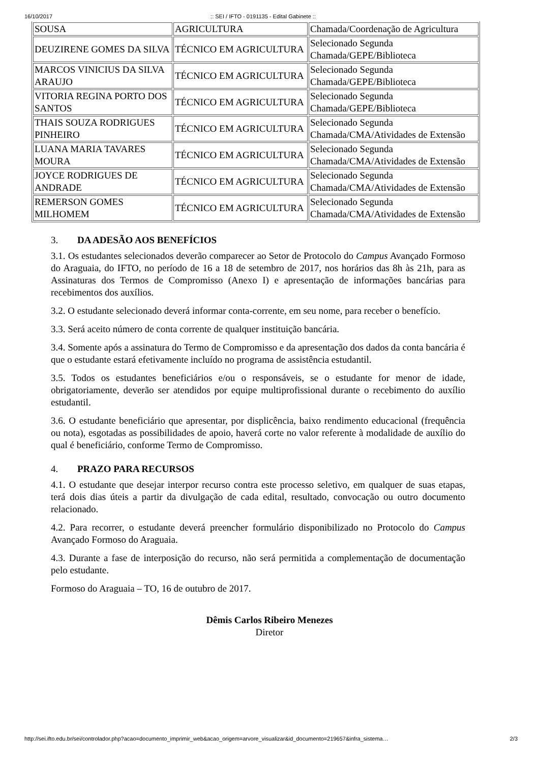16/10/2017:: SEI / IFTO - 0191135 - Edital Gabinete ::
| SOUSA | AGRICULTURA | Chamada/Coordenação de Agricultura |
| DEUZIRENE GOMES DA SILVA | TÉCNICO EM AGRICULTURA | Selecionado Segunda Chamada/GEPE/Biblioteca |
| MARCOS VINICIUS DA SILVA ARAUJO | TÉCNICO EM AGRICULTURA | Selecionado Segunda Chamada/GEPE/Biblioteca |
| VITORIA REGINA PORTO DOS SANTOS | TÉCNICO EM AGRICULTURA | Selecionado Segunda Chamada/GEPE/Biblioteca |
| THAIS SOUZA RODRIGUES PINHEIRO | TÉCNICO EM AGRICULTURA | Selecionado Segunda Chamada/CMA/Atividades de Extensão |
| LUANA MARIA TAVARES MOURA | TÉCNICO EM AGRICULTURA | Selecionado Segunda Chamada/CMA/Atividades de Extensão |
| JOYCE RODRIGUES DE ANDRADE | TÉCNICO EM AGRICULTURA | Selecionado Segunda Chamada/CMA/Atividades de Extensão |
| REMERSON GOMES MILHOMEM | TÉCNICO EM AGRICULTURA | Selecionado Segunda Chamada/CMA/Atividades de Extensão |
3. DA ADESÃO AOS BENEFÍCIOS
3.1. Os estudantes selecionados deverão comparecer ao Setor de Protocolo do Campus Avançado Formoso do Araguaia, do IFTO, no período de 16 a 18 de setembro de 2017, nos horários das 8h às 21h, para as Assinaturas dos Termos de Compromisso (Anexo I) e apresentação de informações bancárias para recebimentos dos auxílios.
3.2. O estudante selecionado deverá informar conta-corrente, em seu nome, para receber o benefício.
3.3. Será aceito número de conta corrente de qualquer instituição bancária.
3.4. Somente após a assinatura do Termo de Compromisso e da apresentação dos dados da conta bancária é que o estudante estará efetivamente incluído no programa de assistência estudantil.
3.5. Todos os estudantes beneficiários e/ou o responsáveis, se o estudante for menor de idade, obrigatoriamente, deverão ser atendidos por equipe multiprofissional durante o recebimento do auxílio estudantil.
3.6. O estudante beneficiário que apresentar, por displicência, baixo rendimento educacional (frequência ou nota), esgotadas as possibilidades de apoio, haverá corte no valor referente à modalidade de auxílio do qual é beneficiário, conforme Termo de Compromisso.
4. PRAZO PARA RECURSOS
4.1. O estudante que desejar interpor recurso contra este processo seletivo, em qualquer de suas etapas, terá dois dias úteis a partir da divulgação de cada edital, resultado, convocação ou outro documento relacionado.
4.2. Para recorrer, o estudante deverá preencher formulário disponibilizado no Protocolo do Campus Avançado Formoso do Araguaia.
4.3. Durante a fase de interposição do recurso, não será permitida a complementação de documentação pelo estudante.
Formoso do Araguaia – TO, 16 de outubro de 2017.
Dêmis Carlos Ribeiro Menezes
Diretor
http://sei.ifto.edu.br/sei/controlador.php?acao=documento_imprimir_web&acao_origem=arvore_visualizar&id_documento=219657&infra_sistema… 2/3